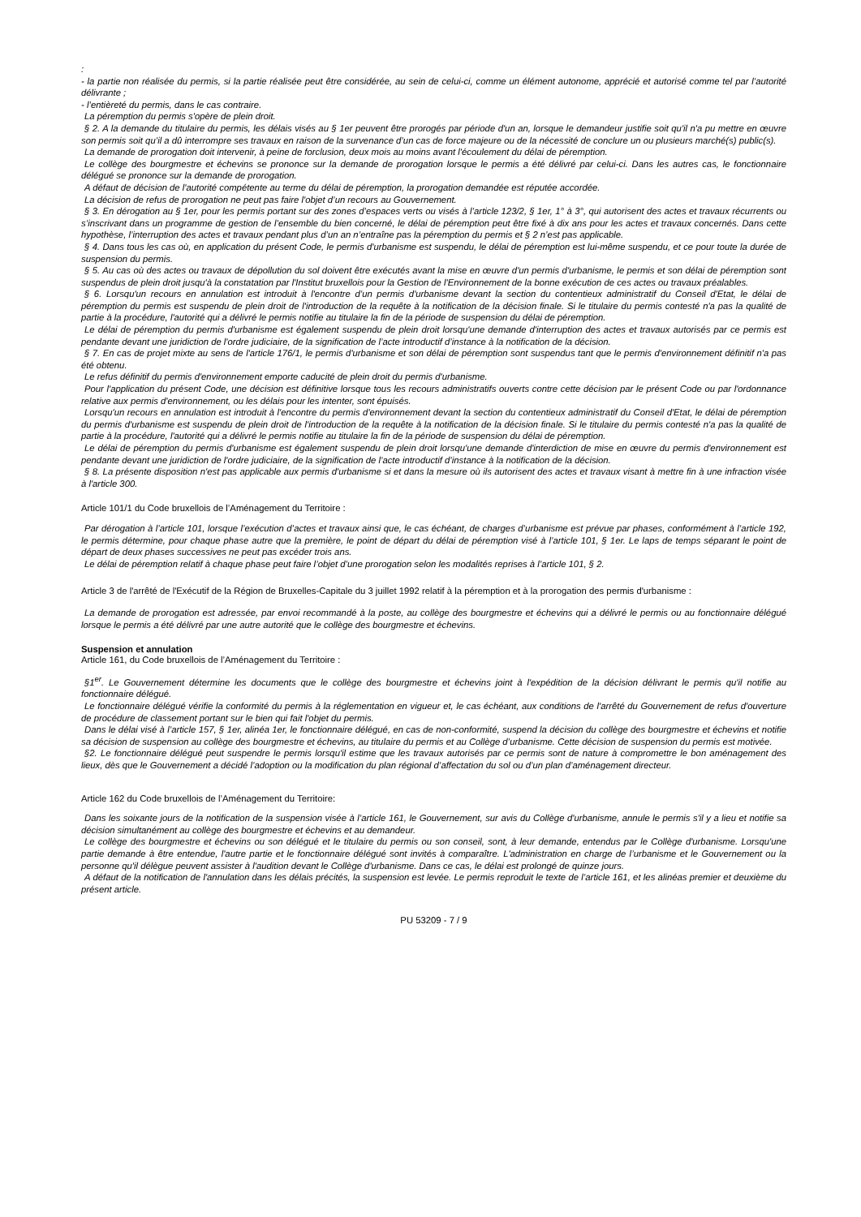:
- la partie non réalisée du permis, si la partie réalisée peut être considérée, au sein de celui-ci, comme un élément autonome, apprécié et autorisé comme tel par l’autorité délivrante ;
- l’entièreté du permis, dans le cas contraire.
La péremption du permis s'opère de plein droit.
§ 2. A la demande du titulaire du permis, les délais visés au § 1er peuvent être prorogés par période d'un an, lorsque le demandeur justifie soit qu'il n'a pu mettre en œuvre son permis soit qu’il a dû interrompre ses travaux en raison de la survenance d’un cas de force majeure ou de la nécessité de conclure un ou plusieurs marché(s) public(s).
La demande de prorogation doit intervenir, à peine de forclusion, deux mois au moins avant l'écoulement du délai de péremption.
Le collège des bourgmestre et échevins se prononce sur la demande de prorogation lorsque le permis a été délivré par celui-ci. Dans les autres cas, le fonctionnaire délégué se prononce sur la demande de prorogation.
A défaut de décision de l'autorité compétente au terme du délai de péremption, la prorogation demandée est réputée accordée.
La décision de refus de prorogation ne peut pas faire l'objet d’un recours au Gouvernement.
§ 3. En dérogation au § 1er, pour les permis portant sur des zones d’espaces verts ou visés à l’article 123/2, § 1er, 1° à 3°, qui autorisent des actes et travaux récurrents ou s’inscrivant dans un programme de gestion de l’ensemble du bien concerné, le délai de péremption peut être fixé à dix ans pour les actes et travaux concernés. Dans cette hypothèse, l’interruption des actes et travaux pendant plus d’un an n’entraîne pas la péremption du permis et § 2 n’est pas applicable.
§ 4. Dans tous les cas où, en application du présent Code, le permis d'urbanisme est suspendu, le délai de péremption est lui-même suspendu, et ce pour toute la durée de suspension du permis.
§ 5. Au cas où des actes ou travaux de dépollution du sol doivent être exécutés avant la mise en œuvre d'un permis d'urbanisme, le permis et son délai de péremption sont suspendus de plein droit jusqu'à la constatation par l'Institut bruxellois pour la Gestion de l'Environnement de la bonne exécution de ces actes ou travaux préalables.
§ 6. Lorsqu'un recours en annulation est introduit à l'encontre d’un permis d'urbanisme devant la section du contentieux administratif du Conseil d'Etat, le délai de péremption du permis est suspendu de plein droit de l'introduction de la requête à la notification de la décision finale. Si le titulaire du permis contesté n'a pas la qualité de partie à la procédure, l'autorité qui a délivré le permis notifie au titulaire la fin de la période de suspension du délai de péremption.
Le délai de péremption du permis d'urbanisme est également suspendu de plein droit lorsqu'une demande d'interruption des actes et travaux autorisés par ce permis est pendante devant une juridiction de l'ordre judiciaire, de la signification de l’acte introductif d’instance à la notification de la décision.
§ 7. En cas de projet mixte au sens de l'article 176/1, le permis d'urbanisme et son délai de péremption sont suspendus tant que le permis d'environnement définitif n'a pas été obtenu.
Le refus définitif du permis d'environnement emporte caducité de plein droit du permis d'urbanisme.
Pour l'application du présent Code, une décision est définitive lorsque tous les recours administratifs ouverts contre cette décision par le présent Code ou par l'ordonnance relative aux permis d'environnement, ou les délais pour les intenter, sont épuisés.
Lorsqu'un recours en annulation est introduit à l'encontre du permis d'environnement devant la section du contentieux administratif du Conseil d'Etat, le délai de péremption du permis d'urbanisme est suspendu de plein droit de l'introduction de la requête à la notification de la décision finale. Si le titulaire du permis contesté n'a pas la qualité de partie à la procédure, l'autorité qui a délivré le permis notifie au titulaire la fin de la période de suspension du délai de péremption.
Le délai de péremption du permis d'urbanisme est également suspendu de plein droit lorsqu'une demande d'interdiction de mise en œuvre du permis d'environnement est pendante devant une juridiction de l'ordre judiciaire, de la signification de l’acte introductif d’instance à la notification de la décision.
§ 8. La présente disposition n'est pas applicable aux permis d'urbanisme si et dans la mesure où ils autorisent des actes et travaux visant à mettre fin à une infraction visée à l'article 300.
Article 101/1 du Code bruxellois de l’Aménagement du Territoire :
Par dérogation à l’article 101, lorsque l’exécution d’actes et travaux ainsi que, le cas échéant, de charges d’urbanisme est prévue par phases, conformément à l’article 192, le permis détermine, pour chaque phase autre que la première, le point de départ du délai de péremption visé à l’article 101, § 1er. Le laps de temps séparant le point de départ de deux phases successives ne peut pas excéder trois ans.
Le délai de péremption relatif à chaque phase peut faire l’objet d’une prorogation selon les modalités reprises à l’article 101, § 2.
Article 3 de l'arrêté de l'Exécutif de la Région de Bruxelles-Capitale du 3 juillet 1992 relatif à la péremption et à la prorogation des permis d'urbanisme :
La demande de prorogation est adressée, par envoi recommandé à la poste, au collège des bourgmestre et échevins qui a délivré le permis ou au fonctionnaire délégué lorsque le permis a été délivré par une autre autorité que le collège des bourgmestre et échevins.
Suspension et annulation
Article 161, du Code bruxellois de l’Aménagement du Territoire :
§1<sup>er</sup>. Le Gouvernement détermine les documents que le collège des bourgmestre et échevins joint à l'expédition de la décision délivrant le permis qu'il notifie au fonctionnaire délégué.
Le fonctionnaire délégué vérifie la conformité du permis à la réglementation en vigueur et, le cas échéant, aux conditions de l'arrêté du Gouvernement de refus d'ouverture de procédure de classement portant sur le bien qui fait l'objet du permis.
Dans le délai visé à l’article 157, § 1er, alinéa 1er, le fonctionnaire délégué, en cas de non-conformité, suspend la décision du collège des bourgmestre et échevins et notifie sa décision de suspension au collège des bourgmestre et échevins, au titulaire du permis et au Collège d’urbanisme. Cette décision de suspension du permis est motivée.
§2. Le fonctionnaire délégué peut suspendre le permis lorsqu'il estime que les travaux autorisés par ce permis sont de nature à compromettre le bon aménagement des lieux, dès que le Gouvernement a décidé l’adoption ou la modification du plan régional d’affectation du sol ou d’un plan d’aménagement directeur.
Article 162 du Code bruxellois de l’Aménagement du Territoire:
Dans les soixante jours de la notification de la suspension visée à l’article 161, le Gouvernement, sur avis du Collège d'urbanisme, annule le permis s'il y a lieu et notifie sa décision simultanément au collège des bourgmestre et échevins et au demandeur.
Le collège des bourgmestre et échevins ou son délégué et le titulaire du permis ou son conseil, sont, à leur demande, entendus par le Collège d'urbanisme. Lorsqu'une partie demande à être entendue, l'autre partie et le fonctionnaire délégué sont invités à comparaître. L'administration en charge de l’urbanisme et le Gouvernement ou la personne qu'il délègue peuvent assister à l'audition devant le Collège d'urbanisme. Dans ce cas, le délai est prolongé de quinze jours.
A défaut de la notification de l'annulation dans les délais précités, la suspension est levée. Le permis reproduit le texte de l’article 161, et les alinéas premier et deuxième du présent article.
PU 53209 - 7 / 9